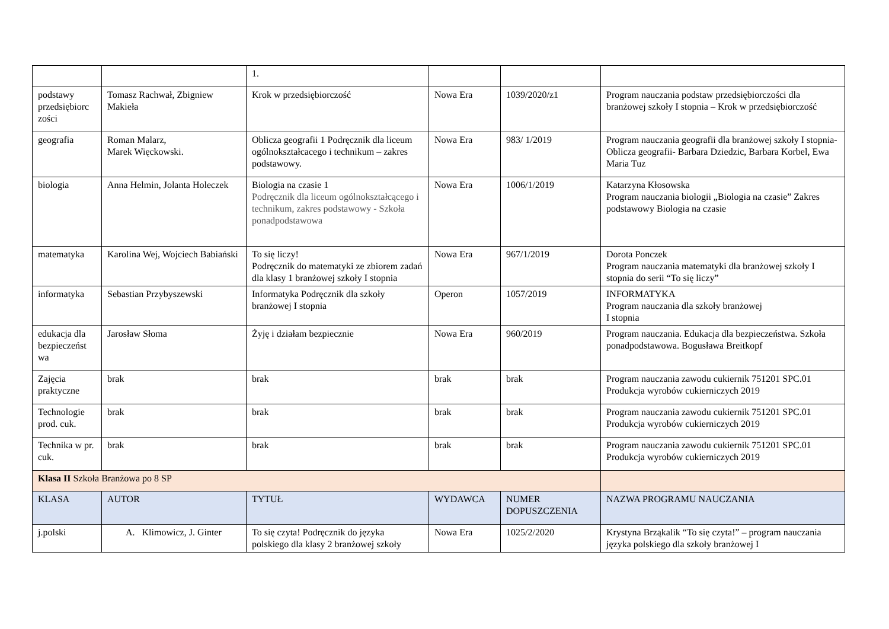| | | 1. | | | |
| podstawy przedsiębiorc zości | Tomasz Rachwał, Zbigniew Makieła | Krok w przedsiębiorczość | Nowa Era | 1039/2020/z1 | Program nauczania podstaw przedsiębiorczości dla branżowej szkoły I stopnia – Krok w przedsiębiorczość |
| geografia | Roman Malarz, Marek Więckowski. | Oblicza geografii 1 Podręcznik dla liceum ogólnokształcacego i technikum – zakres podstawowy. | Nowa Era | 983/ 1/2019 | Program nauczania geografii dla branżowej szkoły I stopnia- Oblicza geografii- Barbara Dziedzic, Barbara Korbel, Ewa Maria Tuz |
| biologia | Anna Helmin, Jolanta Holeczek | Biologia na czasie 1 Podręcznik dla liceum ogólnokształcącego i technikum, zakres podstawowy - Szkoła ponadpodstawowa | Nowa Era | 1006/1/2019 | Katarzyna Kłosowska Program nauczania biologii „Biologia na czasie” Zakres podstawowy Biologia na czasie |
| matematyka | Karolina Wej, Wojciech Babiański | To się liczy! Podręcznik do matematyki ze zbiorem zadań dla klasy 1 branżowej szkoły I stopnia | Nowa Era | 967/1/2019 | Dorota Ponczek Program nauczania matematyki dla branżowej szkoły I stopnia do serii “To się liczy” |
| informatyka | Sebastian Przybyszewski | Informatyka Podręcznik dla szkoły branżowej I stopnia | Operon | 1057/2019 | INFORMATYKA Program nauczania dla szkoły branżowej I stopnia |
| edukacja dla bezpieczeńst wa | Jarosław Słoma | Żyję i działam bezpiecznie | Nowa Era | 960/2019 | Program nauczania. Edukacja dla bezpieczeństwa. Szkoła ponadpodstawowa. Bogusława Breitkopf |
| Zajęcia praktyczne | brak | brak | brak | brak | Program nauczania zawodu cukiernik 751201 SPC.01 Produkcja wyrobów cukierniczych 2019 |
| Technologie prod. cuk. | brak | brak | brak | brak | Program nauczania zawodu cukiernik 751201 SPC.01 Produkcja wyrobów cukierniczych 2019 |
| Technika w pr. cuk. | brak | brak | brak | brak | Program nauczania zawodu cukiernik 751201 SPC.01 Produkcja wyrobów cukierniczych 2019 |
| Klasa II Szkoła Branżowa po 8 SP | | | | | |
| KLASA | AUTOR | TYTUŁ | WYDAWCA | NUMER DOPUSZCZENIA | NAZWA PROGRAMU NAUCZANIA |
| j.polski | A. Klimowicz, J. Ginter | To się czyta! Podręcznik do języka polskiego dla klasy 2 branżowej szkoły | Nowa Era | 1025/2/2020 | Krystyna Brząkalik “To się czyta!” – program nauczania języka polskiego dla szkoły branżowej I |